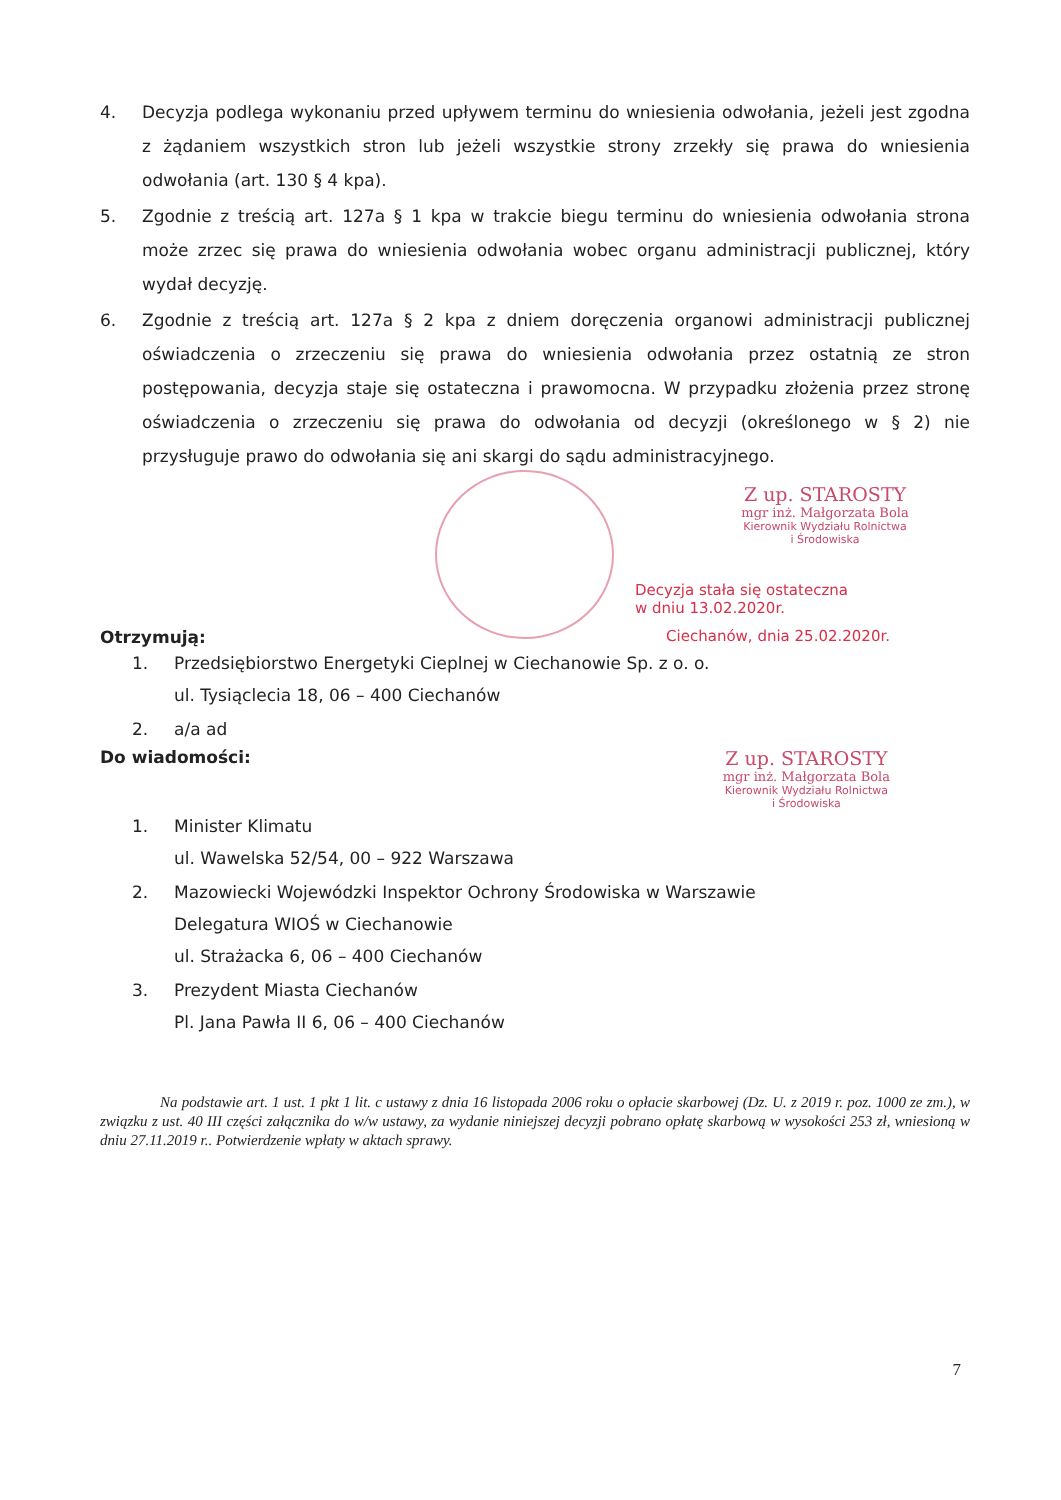4. Decyzja podlega wykonaniu przed upływem terminu do wniesienia odwołania, jeżeli jest zgodna z żądaniem wszystkich stron lub jeżeli wszystkie strony zrzekły się prawa do wniesienia odwołania (art. 130 § 4 kpa).
5. Zgodnie z treścią art. 127a § 1 kpa w trakcie biegu terminu do wniesienia odwołania strona może zrzec się prawa do wniesienia odwołania wobec organu administracji publicznej, który wydał decyzję.
6. Zgodnie z treścią art. 127a § 2 kpa z dniem doręczenia organowi administracji publicznej oświadczenia o zrzeczeniu się prawa do wniesienia odwołania przez ostatnią ze stron postępowania, decyzja staje się ostateczna i prawomocna. W przypadku złożenia przez stronę oświadczenia o zrzeczeniu się prawa do odwołania od decyzji (określonego w § 2) nie przysługuje prawo do odwołania się ani skargi do sądu administracyjnego.
Z up. STAROSTY
mgr inż. Małgorzata Bola
Kierownik Wydziału Rolnictwa
i Środowiska
Decyzja stała się ostateczna
w dniu 13.02.2020r.
Otrzymują: Ciechanów, dnia 25.02.2020r.
1. Przedsiębiorstwo Energetyki Cieplnej w Ciechanowie Sp. z o. o.
ul. Tysiąclecia 18, 06 – 400 Ciechanów
2. a/a ad
Do wiadomości: Z up. STAROSTY
mgr inż. Małgorzata Bola
Kierownik Wydziału Rolnictwa
i Środowiska
1. Minister Klimatu
ul. Wawelska 52/54, 00 – 922 Warszawa
2. Mazowiecki Wojewódzki Inspektor Ochrony Środowiska w Warszawie
Delegatura WIOŚ w Ciechanowie
ul. Strażacka 6, 06 – 400 Ciechanów
3. Prezydent Miasta Ciechanów
Pl. Jana Pawła II 6, 06 – 400 Ciechanów
Na podstawie art. 1 ust. 1 pkt 1 lit. c ustawy z dnia 16 listopada 2006 roku o opłacie skarbowej (Dz. U. z 2019 r. poz. 1000 ze zm.), w związku z ust. 40 III części załącznika do w/w ustawy, za wydanie niniejszej decyzji pobrano opłatę skarbową w wysokości 253 zł, wniesioną w dniu 27.11.2019 r.. Potwierdzenie wpłaty w aktach sprawy.
7